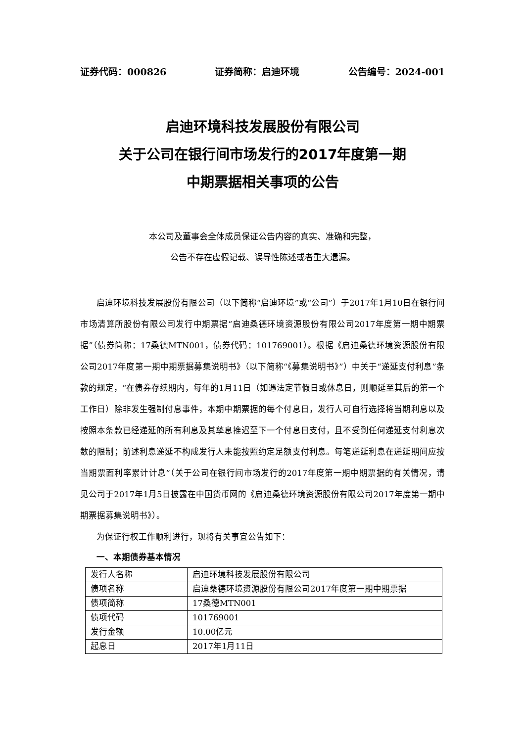证券代码：000826 证券简称：启迪环境 公告编号：2024-001
启迪环境科技发展股份有限公司
关于公司在银行间市场发行的2017年度第一期
中期票据相关事项的公告
本公司及董事会全体成员保证公告内容的真实、准确和完整，
公告不存在虚假记载、误导性陈述或者重大遗漏。
启迪环境科技发展股份有限公司（以下简称“启迪环境”或“公司”）于2017年1月10日在银行间市场清算所股份有限公司发行中期票据“启迪桑德环境资源股份有限公司2017年度第一期中期票据”（债券简称：17桑德MTN001，债券代码：101769001）。根据《启迪桑德环境资源股份有限公司2017年度第一期中期票据募集说明书》（以下简称“《募集说明书》”）中关于“递延支付利息”条款的规定，“在债券存续期内，每年的1月11日（如遇法定节假日或休息日，则顺延至其后的第一个工作日）除非发生强制付息事件，本期中期票据的每个付息日，发行人可自行选择将当期利息以及按照本条款已经递延的所有利息及其孳息推迟至下一个付息日支付，且不受到任何递延支付利息次数的限制；前述利息递延不构成发行人未能按照约定足额支付利息。每笔递延利息在递延期间应按当期票面利率累计计息”（关于公司在银行间市场发行的2017年度第一期中期票据的有关情况，请见公司于2017年1月5日披露在中国货币网的《启迪桑德环境资源股份有限公司2017年度第一期中期票据募集说明书》）。
为保证行权工作顺利进行，现将有关事宜公告如下：
一、本期债券基本情况
| 发行人名称 | 启迪环境科技发展股份有限公司 |
| 债项名称 | 启迪桑德环境资源股份有限公司2017年度第一期中期票据 |
| 债项简称 | 17桑德MTN001 |
| 债项代码 | 101769001 |
| 发行金额 | 10.00亿元 |
| 起息日 | 2017年1月11日 |